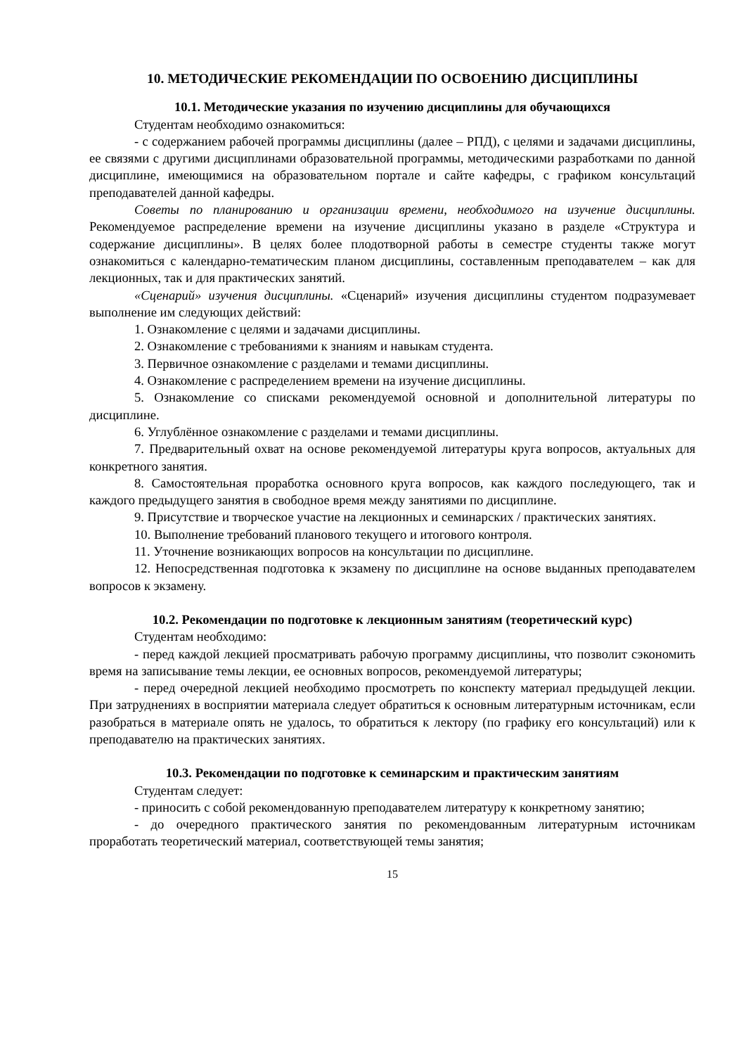10. МЕТОДИЧЕСКИЕ РЕКОМЕНДАЦИИ ПО ОСВОЕНИЮ ДИСЦИПЛИНЫ
10.1. Методические указания по изучению дисциплины для обучающихся
Студентам необходимо ознакомиться:
- с содержанием рабочей программы дисциплины (далее – РПД), с целями и задачами дисциплины, ее связями с другими дисциплинами образовательной программы, методическими разработками по данной дисциплине, имеющимися на образовательном портале и сайте кафедры, с графиком консультаций преподавателей данной кафедры.
Советы по планированию и организации времени, необходимого на изучение дисциплины. Рекомендуемое распределение времени на изучение дисциплины указано в разделе «Структура и содержание дисциплины». В целях более плодотворной работы в семестре студенты также могут ознакомиться с календарно-тематическим планом дисциплины, составленным преподавателем – как для лекционных, так и для практических занятий.
«Сценарий» изучения дисциплины. «Сценарий» изучения дисциплины студентом подразумевает выполнение им следующих действий:
1. Ознакомление с целями и задачами дисциплины.
2. Ознакомление с требованиями к знаниям и навыкам студента.
3. Первичное ознакомление с разделами и темами дисциплины.
4. Ознакомление с распределением времени на изучение дисциплины.
5. Ознакомление со списками рекомендуемой основной и дополнительной литературы по дисциплине.
6. Углублённое ознакомление с разделами и темами дисциплины.
7. Предварительный охват на основе рекомендуемой литературы круга вопросов, актуальных для конкретного занятия.
8. Самостоятельная проработка основного круга вопросов, как каждого последующего, так и каждого предыдущего занятия в свободное время между занятиями по дисциплине.
9. Присутствие и творческое участие на лекционных и семинарских / практических занятиях.
10. Выполнение требований планового текущего и итогового контроля.
11. Уточнение возникающих вопросов на консультации по дисциплине.
12. Непосредственная подготовка к экзамену по дисциплине на основе выданных преподавателем вопросов к экзамену.
10.2. Рекомендации по подготовке к лекционным занятиям (теоретический курс)
Студентам необходимо:
- перед каждой лекцией просматривать рабочую программу дисциплины, что позволит сэкономить время на записывание темы лекции, ее основных вопросов, рекомендуемой литературы;
- перед очередной лекцией необходимо просмотреть по конспекту материал предыдущей лекции. При затруднениях в восприятии материала следует обратиться к основным литературным источникам, если разобраться в материале опять не удалось, то обратиться к лектору (по графику его консультаций) или к преподавателю на практических занятиях.
10.3. Рекомендации по подготовке к семинарским и практическим занятиям
Студентам следует:
- приносить с собой рекомендованную преподавателем литературу к конкретному занятию;
- до очередного практического занятия по рекомендованным литературным источникам проработать теоретический материал, соответствующей темы занятия;
15